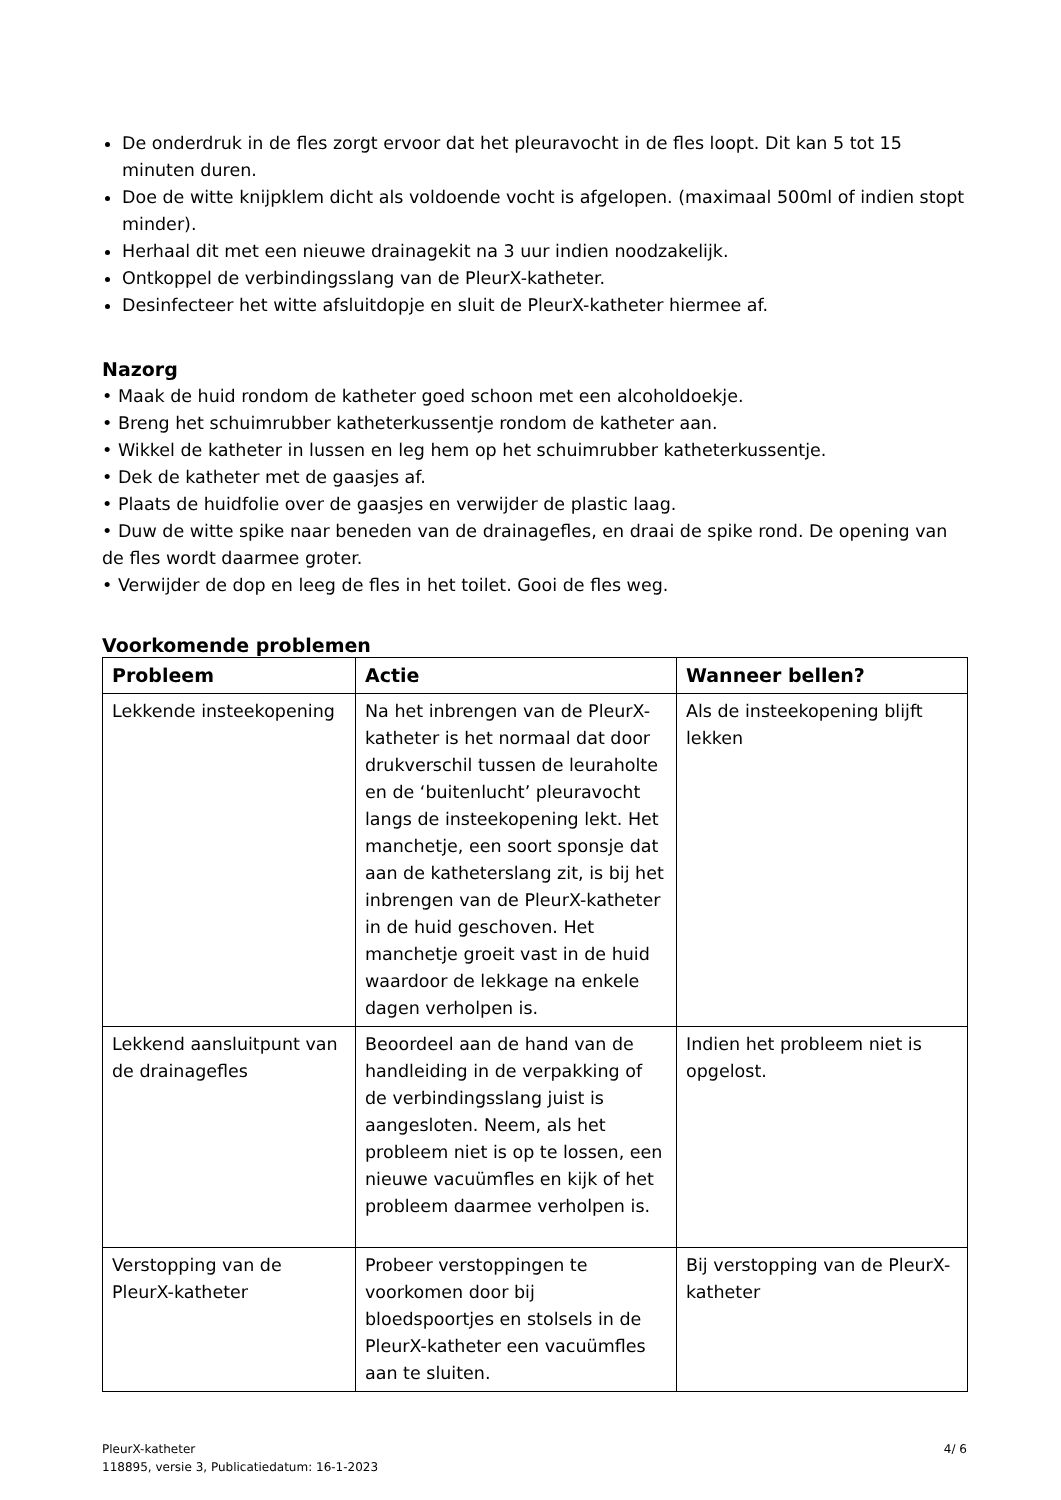De onderdruk in de fles zorgt ervoor dat het pleuravocht in de fles loopt. Dit kan 5 tot 15 minuten duren.
Doe de witte knijpklem dicht als voldoende vocht is afgelopen. (maximaal 500ml of indien stopt minder).
Herhaal dit met een nieuwe drainagekit na 3 uur indien noodzakelijk.
Ontkoppel de verbindingsslang van de PleurX-katheter.
Desinfecteer het witte afsluitdopje en sluit de PleurX-katheter hiermee af.
Nazorg
• Maak de huid rondom de katheter goed schoon met een alcoholdoekje.
• Breng het schuimrubber katheterkussentje rondom de katheter aan.
• Wikkel de katheter in lussen en leg hem op het schuimrubber katheterkussentje.
• Dek de katheter met de gaasjes af.
• Plaats de huidfolie over de gaasjes en verwijder de plastic laag.
• Duw de witte spike naar beneden van de drainagefles, en draai de spike rond. De opening van de fles wordt daarmee groter.
• Verwijder de dop en leeg de fles in het toilet. Gooi de fles weg.
Voorkomende problemen
| Probleem | Actie | Wanneer bellen? |
| --- | --- | --- |
| Lekkende insteekopening | Na het inbrengen van de PleurX-katheter is het normaal dat door drukverschil tussen de leuraholte en de ‘buitenlucht’ pleuravocht langs de insteekopening lekt. Het manchetje, een soort sponsje dat aan de katheterslang zit, is bij het inbrengen van de PleurX-katheter in de huid geschoven. Het manchetje groeit vast in de huid waardoor de lekkage na enkele dagen verholpen is. | Als de insteekopening blijft lekken |
| Lekkend aansluitpunt van de drainagefles | Beoordeel aan de hand van de handleiding in de verpakking of de verbindingsslang juist is aangesloten. Neem, als het probleem niet is op te lossen, een nieuwe vacuümfles en kijk of het probleem daarmee verholpen is. | Indien het probleem niet is opgelost. |
| Verstopping van de PleurX-katheter | Probeer verstoppingen te voorkomen door bij bloedspoortjes en stolsels in de PleurX-katheter een vacuümfles aan te sluiten. | Bij verstopping van de PleurX-katheter |
PleurX-katheter
118895, versie 3, Publicatiedatum: 16-1-2023
4/ 6